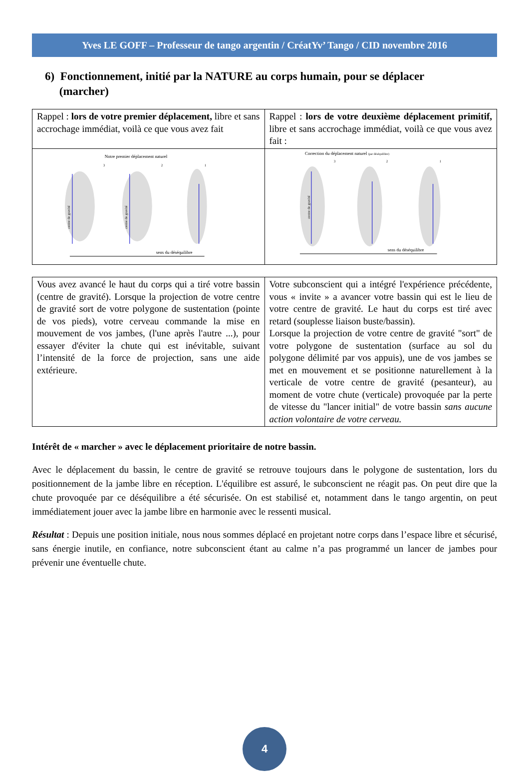Yves LE GOFF – Professeur de tango argentin / CréatYv’ Tango / CID novembre 2016
6) Fonctionnement, initié par la NATURE au corps humain, pour se déplacer
(marcher)
| Rappel : lors de votre premier déplacement, libre et sans accrochage immédiat, voilà ce que vous avez fait | Rappel : lors de votre deuxième déplacement primitif, libre et sans accrochage immédiat, voilà ce que vous avez fait : |
| Notre premier déplacement naturel 3 2 1 sens du déséquilibre centre de gravité centre de gravité | Correction du déplacement naturel (par déséquilibre) 3 2 1 sens du déséquilibre centre de gravité |
| Vous avez avancé le haut du corps qui a tiré votre bassin (centre de gravité). Lorsque la projection de votre centre de gravité sort de votre polygone de sustentation (pointe de vos pieds), votre cerveau commande la mise en mouvement de vos jambes, (l'une après l'autre ...), pour essayer d'éviter la chute qui est inévitable, suivant l’intensité de la force de projection, sans une aide extérieure. | Votre subconscient qui a intégré l'expérience précédente, vous « invite » a avancer votre bassin qui est le lieu de votre centre de gravité. Le haut du corps est tiré avec retard (souplesse liaison buste/bassin). Lorsque la projection de votre centre de gravité "sort" de votre polygone de sustentation (surface au sol du polygone délimité par vos appuis), une de vos jambes se met en mouvement et se positionne naturellement à la verticale de votre centre de gravité (pesanteur), au moment de votre chute (verticale) provoquée par la perte de vitesse du "lancer initial" de votre bassin sans aucune action volontaire de votre cerveau. |
Intérêt de « marcher » avec le déplacement prioritaire de notre bassin.
Avec le déplacement du bassin, le centre de gravité se retrouve toujours dans le polygone de sustentation, lors du positionnement de la jambe libre en réception. L'équilibre est assuré, le subconscient ne réagit pas. On peut dire que la chute provoquée par ce déséquilibre a été sécurisée. On est stabilisé et, notamment dans le tango argentin, on peut immédiatement jouer avec la jambe libre en harmonie avec le ressenti musical.
Résultat : Depuis une position initiale, nous nous sommes déplacé en projetant notre corps dans l’espace libre et sécurisé, sans énergie inutile, en confiance, notre subconscient étant au calme n’a pas programmé un lancer de jambes pour prévenir une éventuelle chute.
4